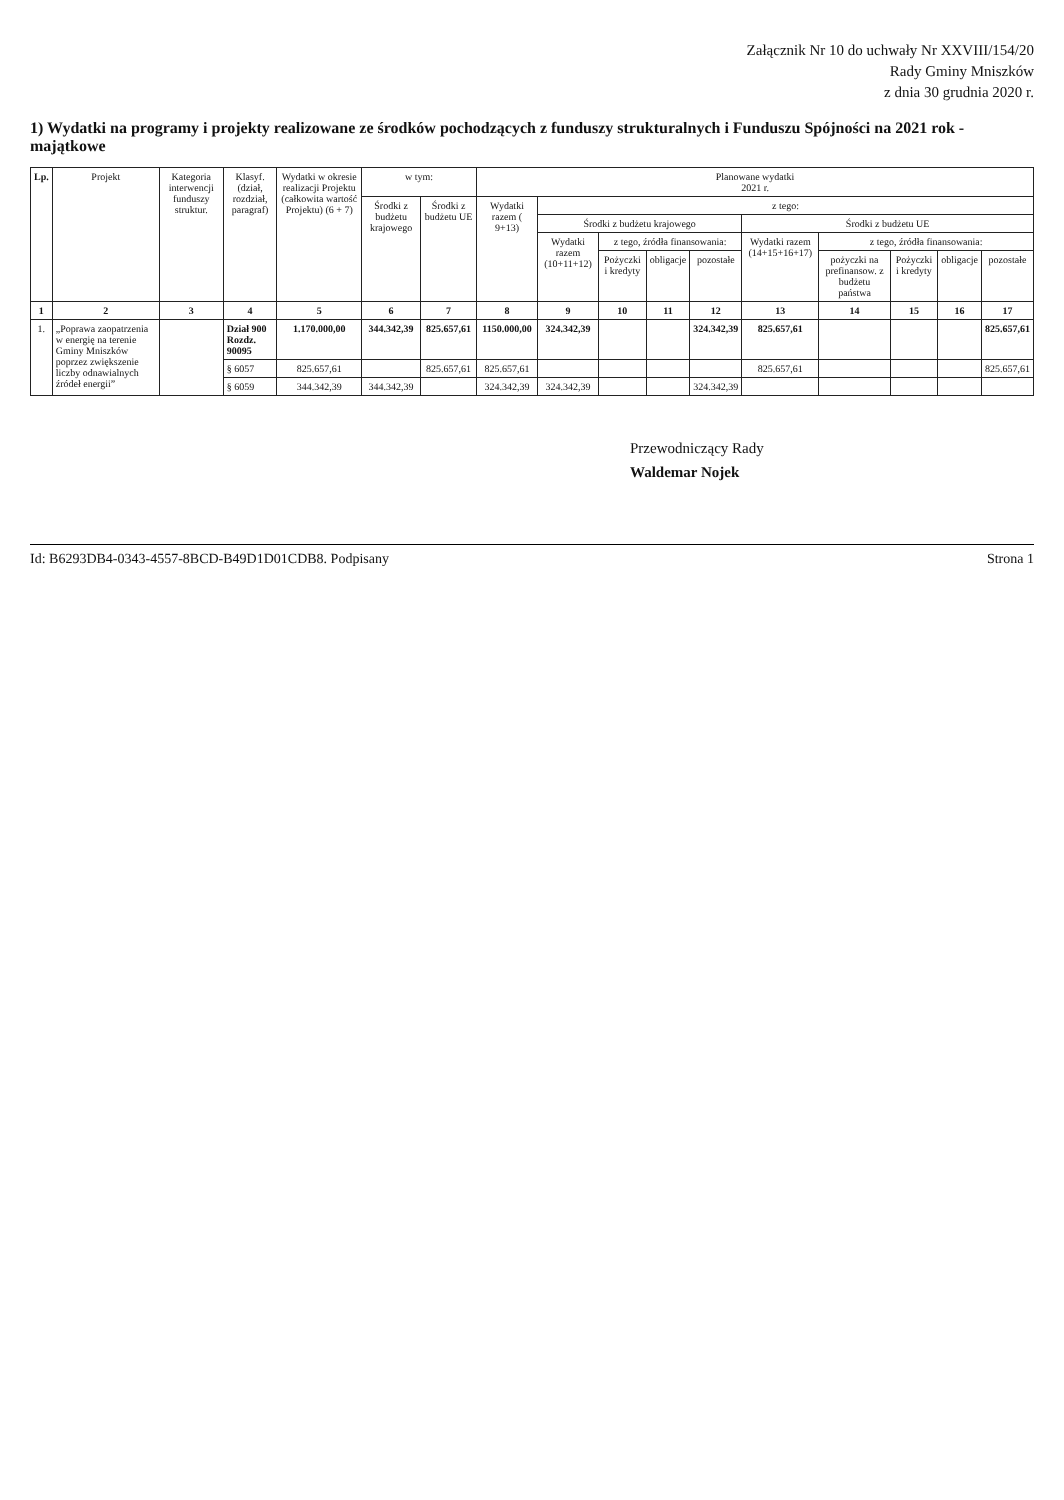Załącznik Nr 10 do uchwały Nr XXVIII/154/20
Rady Gminy Mniszków
z dnia 30 grudnia 2020 r.
1) Wydatki na programy i projekty realizowane ze środków pochodzących z funduszy strukturalnych i Funduszu Spójności na 2021 rok - majątkowe
| Lp. | Projekt | Kategoria interwencji funduszy struktur. | Klasyf. (dział, rozdział, paragraf) | Wydatki w okresie realizacji Projektu (całkowita wartość Projektu) (6 + 7) | w tym: | | Planowane wydatki 2021 r. | | | | | | | | | |
| --- | --- | --- | --- | --- | --- | --- | --- | --- | --- | --- | --- | --- | --- | --- | --- | --- |
| | | | | | Środki z budżetu krajowego | Środki z budżetu UE | Wydatki razem ( 9+13) | z tego: | | | | | | | | |
| | | | | | | | | Środki z budżetu krajowego | | | | Środki z budżetu UE | | | | |
| | | | | | | | | Wydatki razem (10+11+12) | z tego, źródła finansowania: | | | Wydatki razem (14+15+16+17) | z tego, źródła finansowania: | | | |
| | | | | | | | | | Pożyczki i kredyty | obligacje | pozostałe | | pożyczki na prefinansow. z budżetu państwa | Pożyczki i kredyty | obligacje | pozostałe |
| 1 | 2 | 3 | 4 | 5 | 6 | 7 | 8 | 9 | 10 | 11 | 12 | 13 | 14 | 15 | 16 | 17 |
| 1. | „Poprawa zaopatrzenia w energię na terenie Gminy Mniszków poprzez zwiększenie liczby odnawialnych źródeł energii” | | Dział 900 Rozdz. 90095 | 1.170.000,00 | 344.342,39 | 825.657,61 | 1150.000,00 | 324.342,39 | | | 324.342,39 | 825.657,61 | | | | 825.657,61 |
| | | | § 6057 | 825.657,61 | | 825.657,61 | 825.657,61 | | | | | 825.657,61 | | | | 825.657,61 |
| | | | § 6059 | 344.342,39 | 344.342,39 | | 324.342,39 | 324.342,39 | | | 324.342,39 | | | | | |
Przewodniczący Rady
Waldemar Nojek
Id: B6293DB4-0343-4557-8BCD-B49D1D01CDB8. Podpisany Strona 1